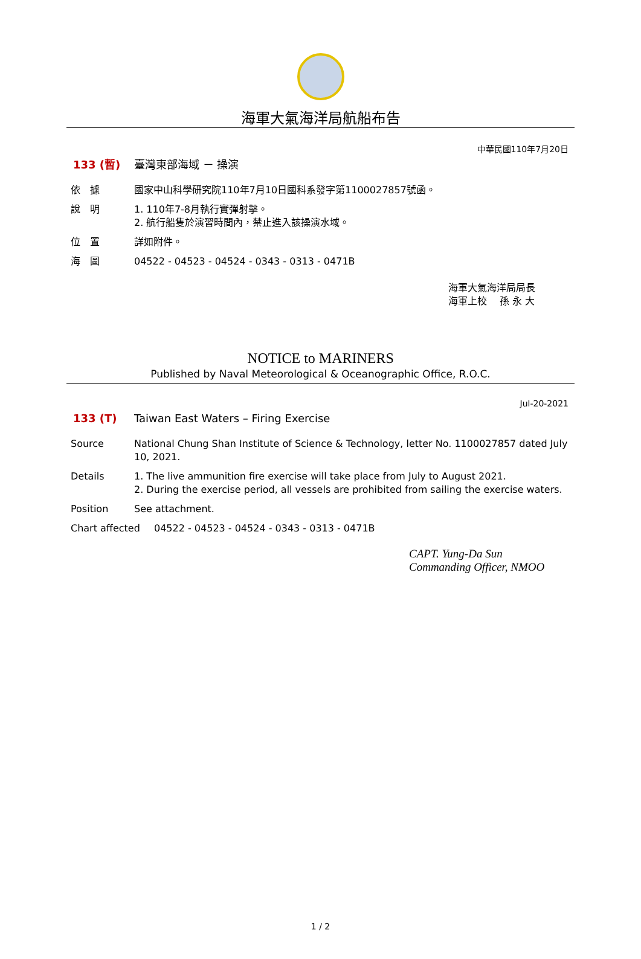海軍大氣海洋局航船布告
中華民國110年7月20日
133 (暫) 臺灣東部海域 － 操演
依　據 國家中山科學研究院110年7月10日國科系發字第1100027857號函。
說　明 1. 110年7-8月執行實彈射擊。
2. 航行船隻於演習時間內，禁止進入該操演水域。
位　置 詳如附件。
海　圖 04522 - 04523 - 04524 - 0343 - 0313 - 0471B
海軍大氣海洋局局長
海軍上校　 孫 永 大
NOTICE to MARINERS
Published by Naval Meteorological & Oceanographic Office, R.O.C.
Jul-20-2021
133 (T) Taiwan East Waters – Firing Exercise
Source National Chung Shan Institute of Science & Technology, letter No. 1100027857 dated July 10, 2021.
Details 1. The live ammunition fire exercise will take place from July to August 2021.
2. During the exercise period, all vessels are prohibited from sailing the exercise waters.
Position See attachment.
Chart affected 04522 - 04523 - 04524 - 0343 - 0313 - 0471B
CAPT. Yung-Da Sun
Commanding Officer, NMOO
1 / 2